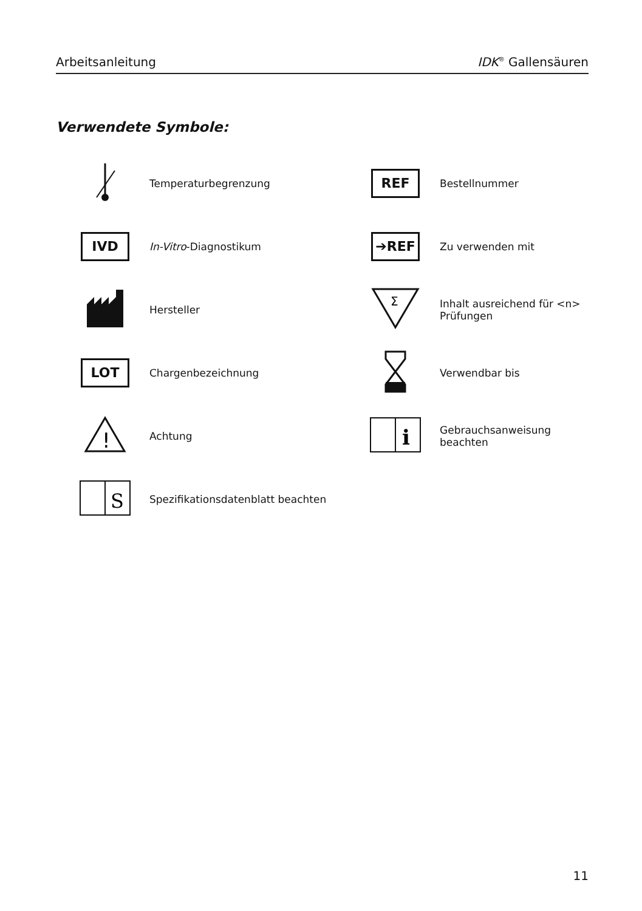Arbeitsanleitung IDK<sup>®</sup> Gallensäuren
Verwendete Symbole:
| | Temperaturbegrenzung | REF | Bestellnummer |
| IVD | In-Vitro -Diagnostikum | ➔REF | Zu verwenden mit |
| | Hersteller | Σ | Inhalt ausreichend für <n> Prüfungen |
| LOT | Chargenbezeichnung | | Verwendbar bis |
| ! | Achtung | i | Gebrauchsanweisung beachten |
| S | Spezifikationsdatenblatt beachten | | |
11